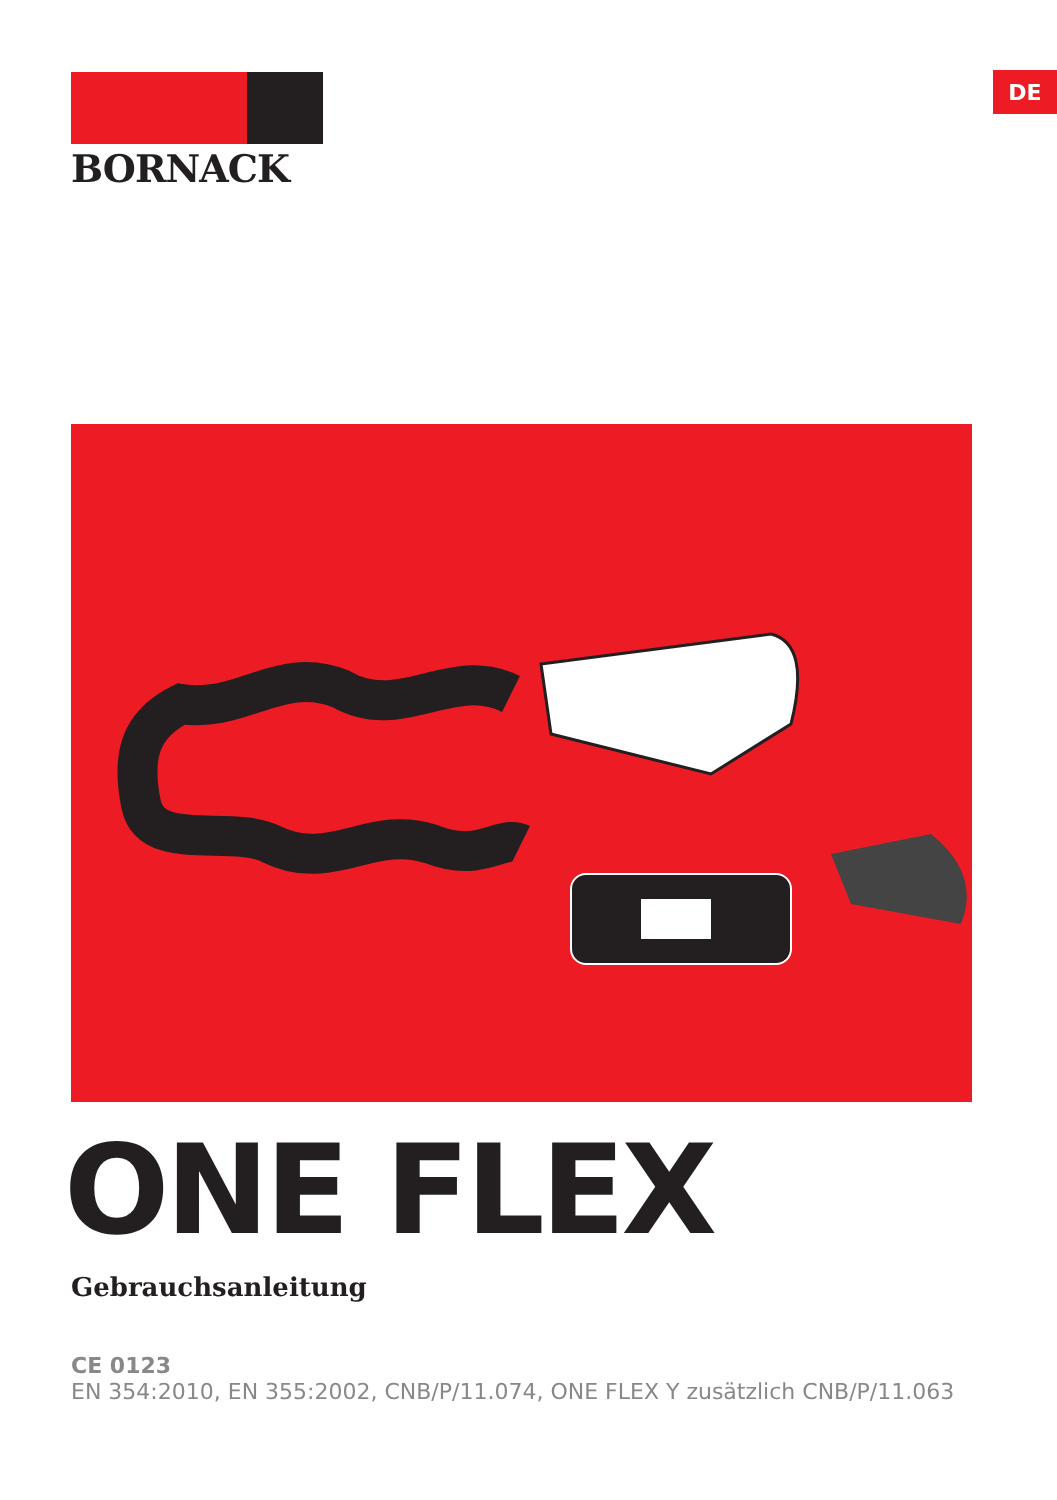BORNACK DE
ONE FLEX
Gebrauchsanleitung
CE 0123
EN 354:2010, EN 355:2002, CNB/P/11.074, ONE FLEX Y zusätzlich CNB/P/11.063